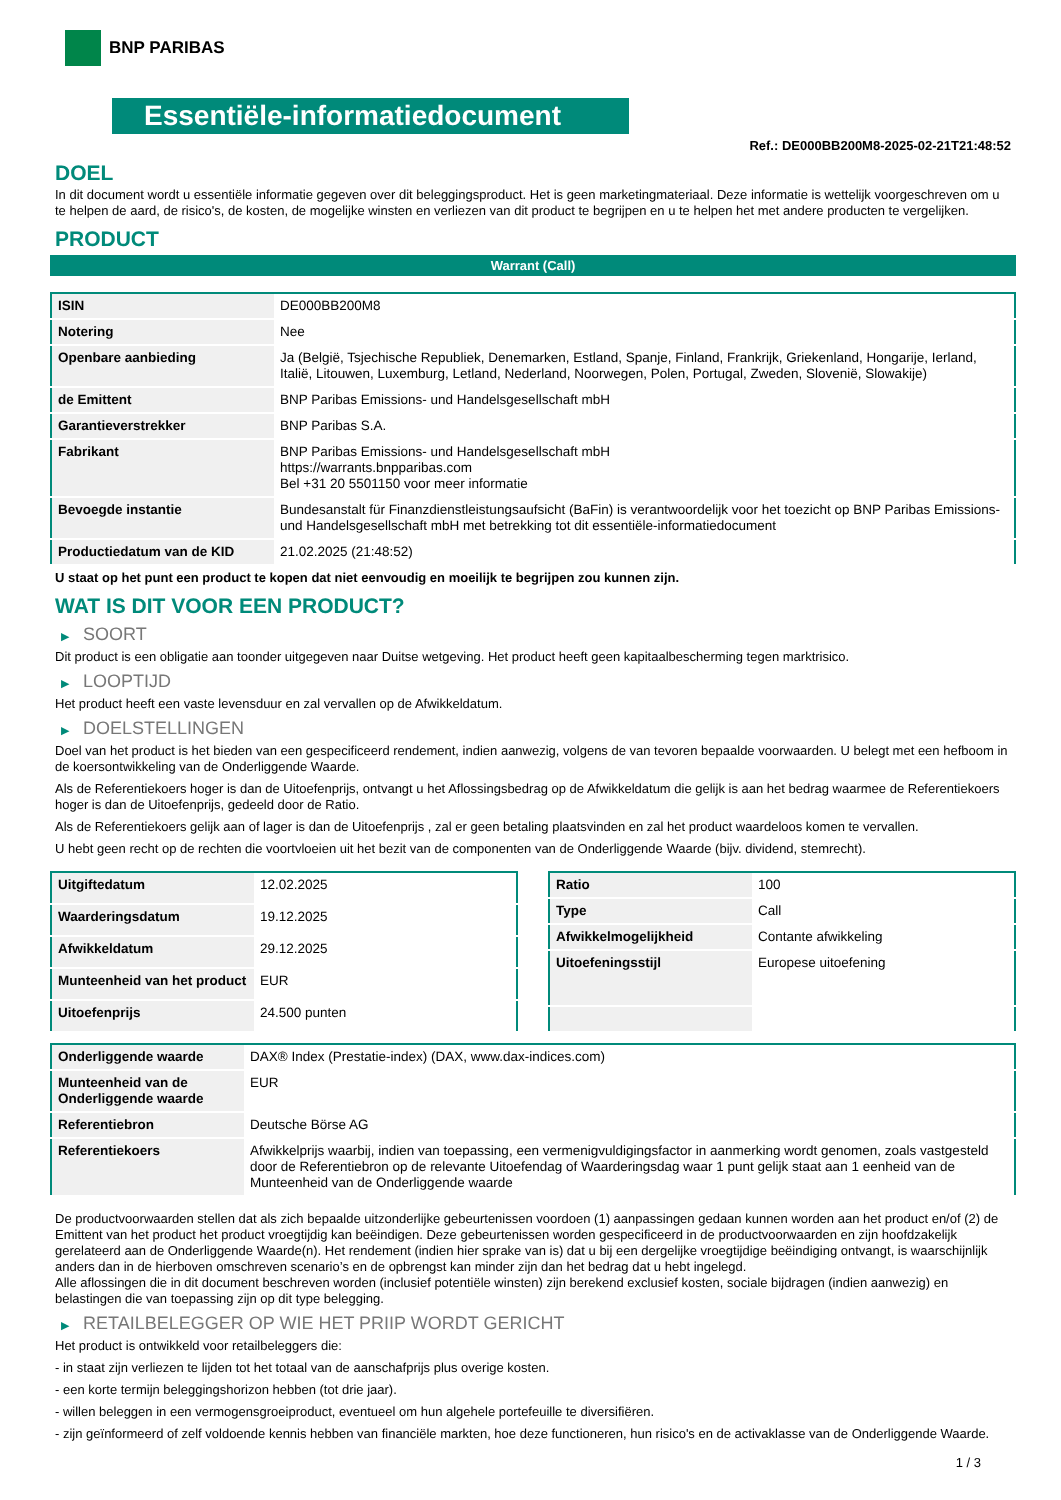BNP PARIBAS
Essentiële-informatiedocument
Ref.: DE000BB200M8-2025-02-21T21:48:52
DOEL
In dit document wordt u essentiële informatie gegeven over dit beleggingsproduct. Het is geen marketingmateriaal. Deze informatie is wettelijk voorgeschreven om u te helpen de aard, de risico's, de kosten, de mogelijke winsten en verliezen van dit product te begrijpen en u te helpen het met andere producten te vergelijken.
PRODUCT
Warrant (Call)
| ISIN | DE000BB200M8 |
| Notering | Nee |
| Openbare aanbieding | Ja (België, Tsjechische Republiek, Denemarken, Estland, Spanje, Finland, Frankrijk, Griekenland, Hongarije, Ierland, Italië, Litouwen, Luxemburg, Letland, Nederland, Noorwegen, Polen, Portugal, Zweden, Slovenië, Slowakije) |
| de Emittent | BNP Paribas Emissions- und Handelsgesellschaft mbH |
| Garantieverstrekker | BNP Paribas S.A. |
| Fabrikant | BNP Paribas Emissions- und Handelsgesellschaft mbH https://warrants.bnpparibas.com Bel +31 20 5501150 voor meer informatie |
| Bevoegde instantie | Bundesanstalt für Finanzdienstleistungsaufsicht (BaFin) is verantwoordelijk voor het toezicht op BNP Paribas Emissions- und Handelsgesellschaft mbH met betrekking tot dit essentiële-informatiedocument |
| Productiedatum van de KID | 21.02.2025 (21:48:52) |
U staat op het punt een product te kopen dat niet eenvoudig en moeilijk te begrijpen zou kunnen zijn.
WAT IS DIT VOOR EEN PRODUCT?
▶ SOORT
Dit product is een obligatie aan toonder uitgegeven naar Duitse wetgeving. Het product heeft geen kapitaalbescherming tegen marktrisico.
▶ LOOPTIJD
Het product heeft een vaste levensduur en zal vervallen op de Afwikkeldatum.
▶ DOELSTELLINGEN
Doel van het product is het bieden van een gespecificeerd rendement, indien aanwezig, volgens de van tevoren bepaalde voorwaarden. U belegt met een hefboom in de koersontwikkeling van de Onderliggende Waarde.
Als de Referentiekoers hoger is dan de Uitoefenprijs, ontvangt u het Aflossingsbedrag op de Afwikkeldatum die gelijk is aan het bedrag waarmee de Referentiekoers hoger is dan de Uitoefenprijs, gedeeld door de Ratio.
Als de Referentiekoers gelijk aan of lager is dan de Uitoefenprijs , zal er geen betaling plaatsvinden en zal het product waardeloos komen te vervallen.
U hebt geen recht op de rechten die voortvloeien uit het bezit van de componenten van de Onderliggende Waarde (bijv. dividend, stemrecht).
| Uitgiftedatum | 12.02.2025 |
| Waarderingsdatum | 19.12.2025 |
| Afwikkeldatum | 29.12.2025 |
| Munteenheid van het product | EUR |
| Uitoefenprijs | 24.500 punten |
| Ratio | 100 |
| Type | Call |
| Afwikkelmogelijkheid | Contante afwikkeling |
| Uitoefeningsstijl | Europese uitoefening |
| Onderliggende waarde | DAX® Index (Prestatie-index) (DAX, www.dax-indices.com) |
| Munteenheid van de Onderliggende waarde | EUR |
| Referentiebron | Deutsche Börse AG |
| Referentiekoers | Afwikkelprijs waarbij, indien van toepassing, een vermenigvuldigingsfactor in aanmerking wordt genomen, zoals vastgesteld door de Referentiebron op de relevante Uitoefendag of Waarderingsdag waar 1 punt gelijk staat aan 1 eenheid van de Munteenheid van de Onderliggende waarde |
De productvoorwaarden stellen dat als zich bepaalde uitzonderlijke gebeurtenissen voordoen (1) aanpassingen gedaan kunnen worden aan het product en/of (2) de Emittent van het product het product vroegtijdig kan beëindigen. Deze gebeurtenissen worden gespecificeerd in de productvoorwaarden en zijn hoofdzakelijk gerelateerd aan de Onderliggende Waarde(n). Het rendement (indien hier sprake van is) dat u bij een dergelijke vroegtijdige beëindiging ontvangt, is waarschijnlijk anders dan in de hierboven omschreven scenario’s en de opbrengst kan minder zijn dan het bedrag dat u hebt ingelegd.
Alle aflossingen die in dit document beschreven worden (inclusief potentiële winsten) zijn berekend exclusief kosten, sociale bijdragen (indien aanwezig) en belastingen die van toepassing zijn op dit type belegging.
▶ RETAILBELEGGER OP WIE HET PRIIP WORDT GERICHT
Het product is ontwikkeld voor retailbeleggers die:
- in staat zijn verliezen te lijden tot het totaal van de aanschafprijs plus overige kosten.
- een korte termijn beleggingshorizon hebben (tot drie jaar).
- willen beleggen in een vermogensgroeiproduct, eventueel om hun algehele portefeuille te diversifiëren.
- zijn geïnformeerd of zelf voldoende kennis hebben van financiële markten, hoe deze functioneren, hun risico's en de activaklasse van de Onderliggende Waarde.
1 / 3